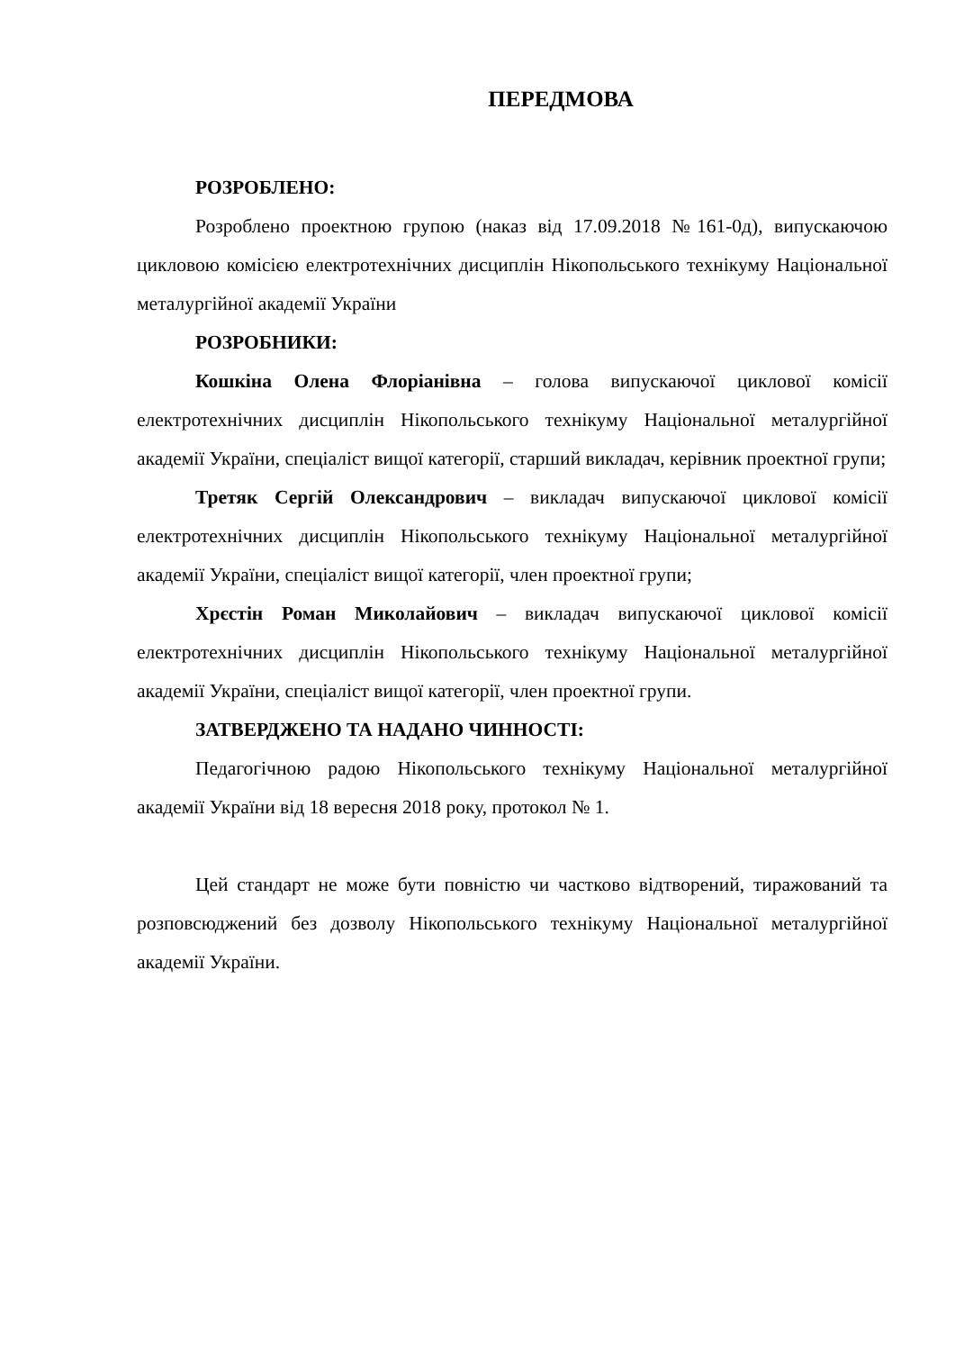ПЕРЕДМОВА
РОЗРОБЛЕНО:
Розроблено проектною групою (наказ від 17.09.2018 №161-0д), випускаючою цикловою комісією електротехнічних дисциплін Нікопольського технікуму Національної металургійної академії України
РОЗРОБНИКИ:
Кошкіна Олена Флоріанівна – голова випускаючої циклової комісії електротехнічних дисциплін Нікопольського технікуму Національної металургійної академії України, спеціаліст вищої категорії, старший викладач, керівник проектної групи;
Третяк Сергій Олександрович – викладач випускаючої циклової комісії електротехнічних дисциплін Нікопольського технікуму Національної металургійної академії України, спеціаліст вищої категорії, член проектної групи;
Хрєстін Роман Миколайович – викладач випускаючої циклової комісії електротехнічних дисциплін Нікопольського технікуму Національної металургійної академії України, спеціаліст вищої категорії, член проектної групи.
ЗАТВЕРДЖЕНО ТА НАДАНО ЧИННОСТІ:
Педагогічною радою Нікопольського технікуму Національної металургійної академії України від 18 вересня 2018 року, протокол № 1.
Цей стандарт не може бути повністю чи частково відтворений, тиражований та розповсюджений без дозволу Нікопольського технікуму Національної металургійної академії України.